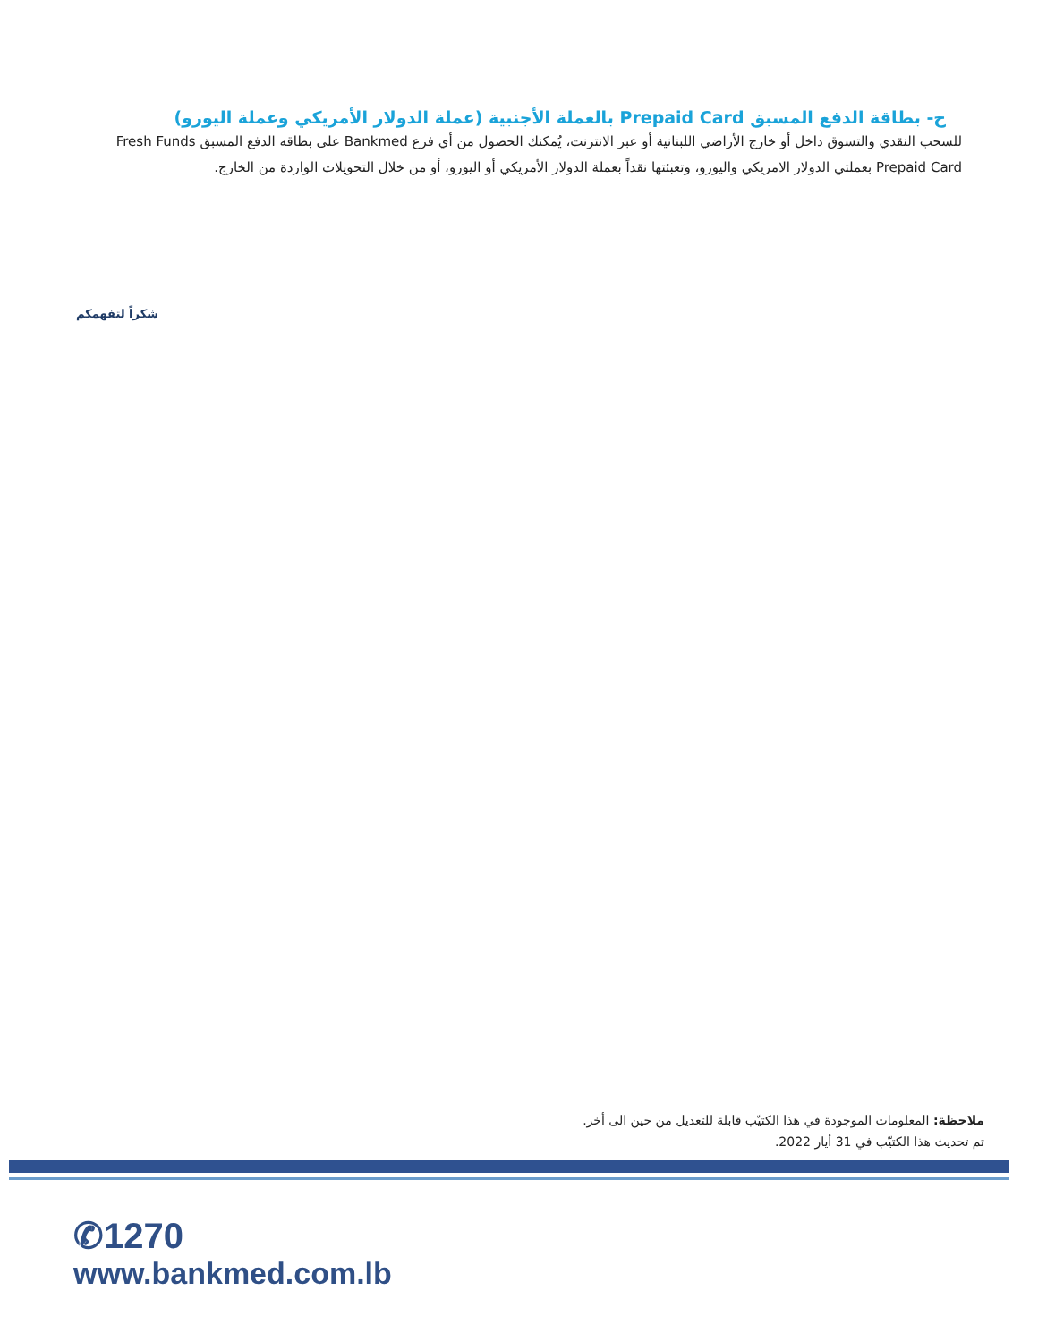ح- بطاقة الدفع المسبق Prepaid Card بالعملة الأجنبية (عملة الدولار الأمريكي وعملة اليورو)
للسحب النقدي والتسوق داخل أو خارج الأراضي اللبنانية أو عبر الانترنت، يُمكنك الحصول من أي فرع Bankmed على بطاقه الدفع المسبق Fresh Funds Prepaid Card بعملتي الدولار الامريكي واليورو، وتعبئتها نقداً بعملة الدولار الأمريكي أو اليورو، أو من خلال التحويلات الواردة من الخارج.
شكراً لتفهمكم
ملاحظة: المعلومات الموجودة في هذا الكتيّب قابلة للتعديل من حين الى أخر.
تم تحديث هذا الكتيّب في 31 أيار 2022.
✆1270
www.bankmed.com.lb